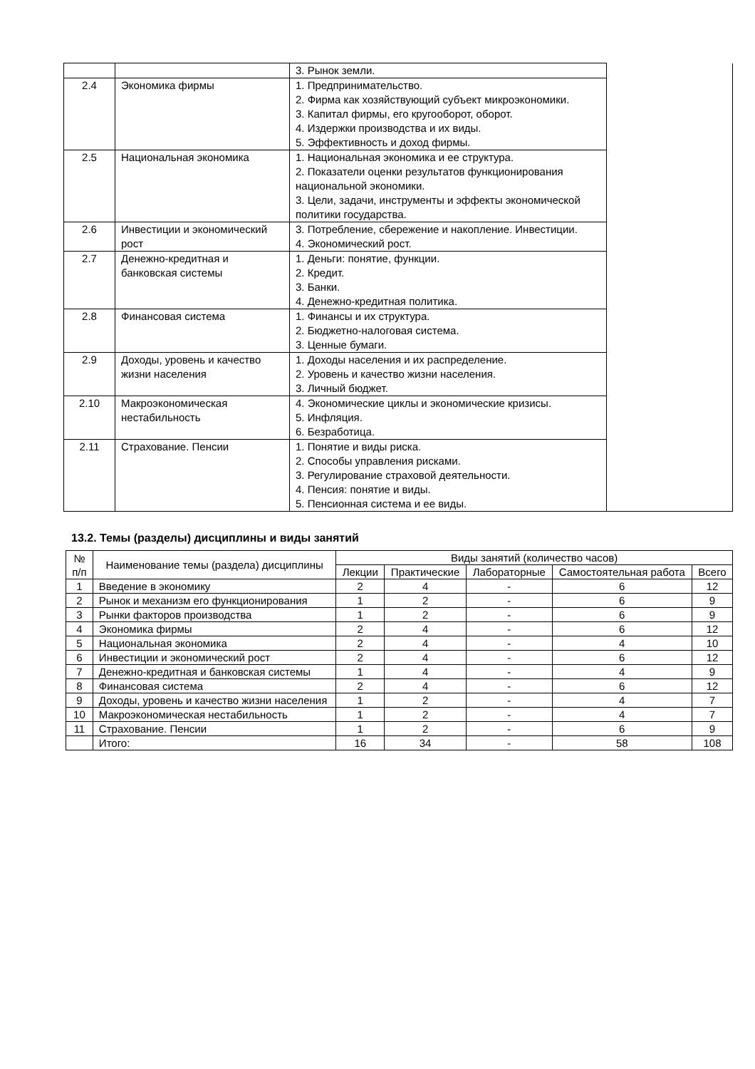| | | 3. Рынок земли. | |
| 2.4 | Экономика фирмы | 1. Предпринимательство. 2. Фирма как хозяйствующий субъект микроэкономики. 3. Капитал фирмы, его кругооборот, оборот. 4. Издержки производства и их виды. 5. Эффективность и доход фирмы. | |
| 2.5 | Национальная экономика | 1. Национальная экономика и ее структура. 2. Показатели оценки результатов функционирования национальной экономики. 3. Цели, задачи, инструменты и эффекты экономической политики государства. | |
| 2.6 | Инвестиции и экономический рост | 3. Потребление, сбережение и накопление. Инвестиции. 4. Экономический рост. | |
| 2.7 | Денежно-кредитная и банковская системы | 1. Деньги: понятие, функции. 2. Кредит. 3. Банки. 4. Денежно-кредитная политика. | |
| 2.8 | Финансовая система | 1. Финансы и их структура. 2. Бюджетно-налоговая система. 3. Ценные бумаги. | |
| 2.9 | Доходы, уровень и качество жизни населения | 1. Доходы населения и их распределение. 2. Уровень и качество жизни населения. 3. Личный бюджет. | |
| 2.10 | Макроэкономическая нестабильность | 4. Экономические циклы и экономические кризисы. 5. Инфляция. 6. Безработица. | |
| 2.11 | Страхование. Пенсии | 1. Понятие и виды риска. 2. Способы управления рисками. 3. Регулирование страховой деятельности. 4. Пенсия: понятие и виды. 5. Пенсионная система и ее виды. | |
13.2. Темы (разделы) дисциплины и виды занятий
| № п/п | Наименование темы (раздела) дисциплины | Виды занятий (количество часов) | | | | |
| --- | --- | --- | --- | --- | --- | --- |
| | | Лекции | Практические | Лабораторные | Самостоятельная работа | Всего |
| 1 | Введение в экономику | 2 | 4 | - | 6 | 12 |
| 2 | Рынок и механизм его функционирования | 1 | 2 | - | 6 | 9 |
| 3 | Рынки факторов производства | 1 | 2 | - | 6 | 9 |
| 4 | Экономика фирмы | 2 | 4 | - | 6 | 12 |
| 5 | Национальная экономика | 2 | 4 | - | 4 | 10 |
| 6 | Инвестиции и экономический рост | 2 | 4 | - | 6 | 12 |
| 7 | Денежно-кредитная и банковская системы | 1 | 4 | - | 4 | 9 |
| 8 | Финансовая система | 2 | 4 | - | 6 | 12 |
| 9 | Доходы, уровень и качество жизни населения | 1 | 2 | - | 4 | 7 |
| 10 | Макроэкономическая нестабильность | 1 | 2 | - | 4 | 7 |
| 11 | Страхование. Пенсии | 1 | 2 | - | 6 | 9 |
| | Итого: | 16 | 34 | - | 58 | 108 |